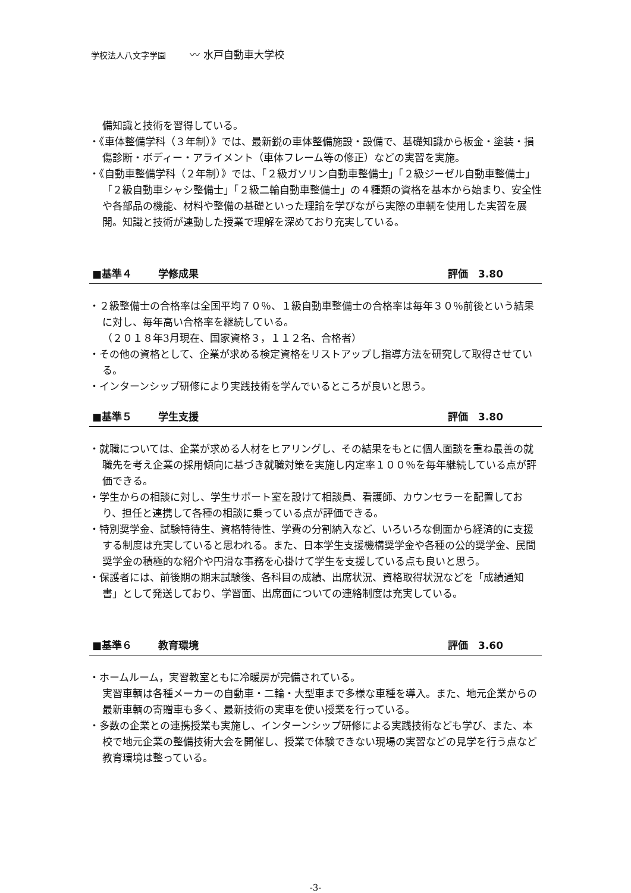学校法人八文字学園 〰 水戸自動車大学校
備知識と技術を習得している。
・《車体整備学科（３年制）》では、最新鋭の車体整備施設・設備で、基礎知識から板金・塗装・損傷診断・ボディー・アライメント（車体フレーム等の修正）などの実習を実施。
・《自動車整備学科（２年制）》では、「２級ガソリン自動車整備士」「２級ジーゼル自動車整備士」「２級自動車シャシ整備士」「２級二輪自動車整備士」の４種類の資格を基本から始まり、安全性や各部品の機能、材料や整備の基礎といった理論を学びながら実際の車輌を使用した実習を展開。知識と技術が連動した授業で理解を深めており充実している。
■基準４ 学修成果 評価　3.80
・２級整備士の合格率は全国平均７０％、１級自動車整備士の合格率は毎年３０％前後という結果に対し、毎年高い合格率を継続している。
（２０１８年3月現在、国家資格３，１１２名、合格者）
・その他の資格として、企業が求める検定資格をリストアップし指導方法を研究して取得させている。
・インターンシップ研修により実践技術を学んでいるところが良いと思う。
■基準５ 学生支援 評価　3.80
・就職については、企業が求める人材をヒアリングし、その結果をもとに個人面談を重ね最善の就職先を考え企業の採用傾向に基づき就職対策を実施し内定率１００％を毎年継続している点が評価できる。
・学生からの相談に対し、学生サポート室を設けて相談員、看護師、カウンセラーを配置しており、担任と連携して各種の相談に乗っている点が評価できる。
・特別奨学金、試験特待生、資格特待性、学費の分割納入など、いろいろな側面から経済的に支援する制度は充実していると思われる。また、日本学生支援機構奨学金や各種の公的奨学金、民間奨学金の積極的な紹介や円滑な事務を心掛けて学生を支援している点も良いと思う。
・保護者には、前後期の期末試験後、各科目の成績、出席状況、資格取得状況などを「成績通知書」として発送しており、学習面、出席面についての連絡制度は充実している。
■基準６ 教育環境 評価　3.60
・ホームルーム，実習教室ともに冷暖房が完備されている。
実習車輌は各種メーカーの自動車・二輪・大型車まで多様な車種を導入。また、地元企業からの最新車輌の寄贈車も多く、最新技術の実車を使い授業を行っている。
・多数の企業との連携授業も実施し、インターンシップ研修による実践技術なども学び、また、本校で地元企業の整備技術大会を開催し、授業で体験できない現場の実習などの見学を行う点など教育環境は整っている。
-3-